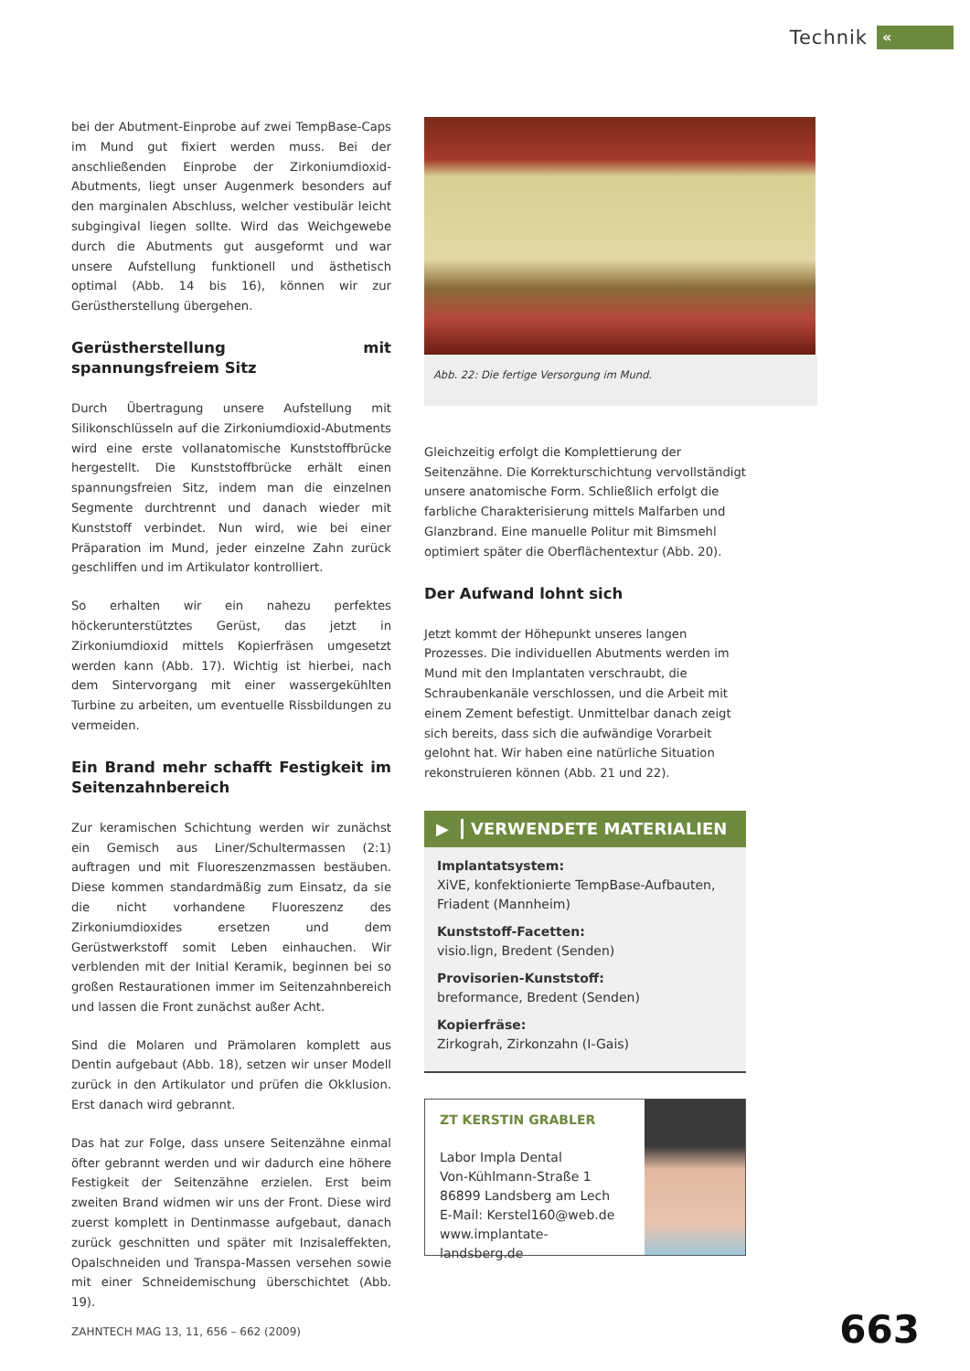Technik
«
bei der Abutment-Einprobe auf zwei TempBase-Caps im Mund gut fixiert werden muss. Bei der anschließenden Einprobe der Zirkoniumdioxid-Abutments, liegt unser Augenmerk besonders auf den marginalen Abschluss, welcher vestibulär leicht subgingival liegen sollte. Wird das Weichgewebe durch die Abutments gut ausgeformt und war unsere Aufstellung funktionell und ästhetisch optimal (Abb. 14 bis 16), können wir zur Gerüstherstellung übergehen.
Gerüstherstellung mit spannungsfreiem Sitz
Durch Übertragung unsere Aufstellung mit Silikonschlüsseln auf die Zirkoniumdioxid-Abutments wird eine erste vollanatomische Kunststoffbrücke hergestellt. Die Kunststoffbrücke erhält einen spannungsfreien Sitz, indem man die einzelnen Segmente durchtrennt und danach wieder mit Kunststoff verbindet. Nun wird, wie bei einer Präparation im Mund, jeder einzelne Zahn zurück geschliffen und im Artikulator kontrolliert.
So erhalten wir ein nahezu perfektes höckerunterstütztes Gerüst, das jetzt in Zirkoniumdioxid mittels Kopierfräsen umgesetzt werden kann (Abb. 17). Wichtig ist hierbei, nach dem Sintervorgang mit einer wassergekühlten Turbine zu arbeiten, um eventuelle Rissbildungen zu vermeiden.
Ein Brand mehr schafft Festigkeit im Seitenzahnbereich
Zur keramischen Schichtung werden wir zunächst ein Gemisch aus Liner/Schultermassen (2:1) auftragen und mit Fluoreszenzmassen bestäuben. Diese kommen standardmäßig zum Einsatz, da sie die nicht vorhandene Fluoreszenz des Zirkoniumdioxides ersetzen und dem Gerüstwerkstoff somit Leben einhauchen. Wir verblenden mit der Initial Keramik, beginnen bei so großen Restaurationen immer im Seitenzahnbereich und lassen die Front zunächst außer Acht.
Sind die Molaren und Prämolaren komplett aus Dentin aufgebaut (Abb. 18), setzen wir unser Modell zurück in den Artikulator und prüfen die Okklusion. Erst danach wird gebrannt.
Das hat zur Folge, dass unsere Seitenzähne einmal öfter gebrannt werden und wir dadurch eine höhere Festigkeit der Seitenzähne erzielen. Erst beim zweiten Brand widmen wir uns der Front. Diese wird zuerst komplett in Dentinmasse aufgebaut, danach zurück geschnitten und später mit Inzisaleffekten, Opalschneiden und Transpa-Massen versehen sowie mit einer Schneidemischung überschichtet (Abb. 19).
Abb. 22: Die fertige Versorgung im Mund.
Gleichzeitig erfolgt die Komplettierung der Seitenzähne. Die Korrekturschichtung vervollständigt unsere anatomische Form. Schließlich erfolgt die farbliche Charakterisierung mittels Malfarben und Glanzbrand. Eine manuelle Politur mit Bimsmehl optimiert später die Oberflächentextur (Abb. 20).
Der Aufwand lohnt sich
Jetzt kommt der Höhepunkt unseres langen Prozesses. Die individuellen Abutments werden im Mund mit den Implantaten verschraubt, die Schraubenkanäle verschlossen, und die Arbeit mit einem Zement befestigt. Unmittelbar danach zeigt sich bereits, dass sich die aufwändige Vorarbeit gelohnt hat. Wir haben eine natürliche Situation rekonstruieren können (Abb. 21 und 22).
▶ VERWENDETE MATERIALIEN
Implantatsystem:
XiVE, konfektionierte TempBase-Aufbauten, Friadent (Mannheim)
Kunststoff-Facetten:
visio.lign, Bredent (Senden)
Provisorien-Kunststoff:
breformance, Bredent (Senden)
Kopierfräse:
Zirkograh, Zirkonzahn (I-Gais)
ZT KERSTIN GRABLER
Labor Impla Dental
Von-Kühlmann-Straße 1
86899 Landsberg am Lech
E-Mail: Kerstel160@web.de
www.implantate-landsberg.de
ZAHNTECH MAG 13, 11, 656 – 662 (2009)
663